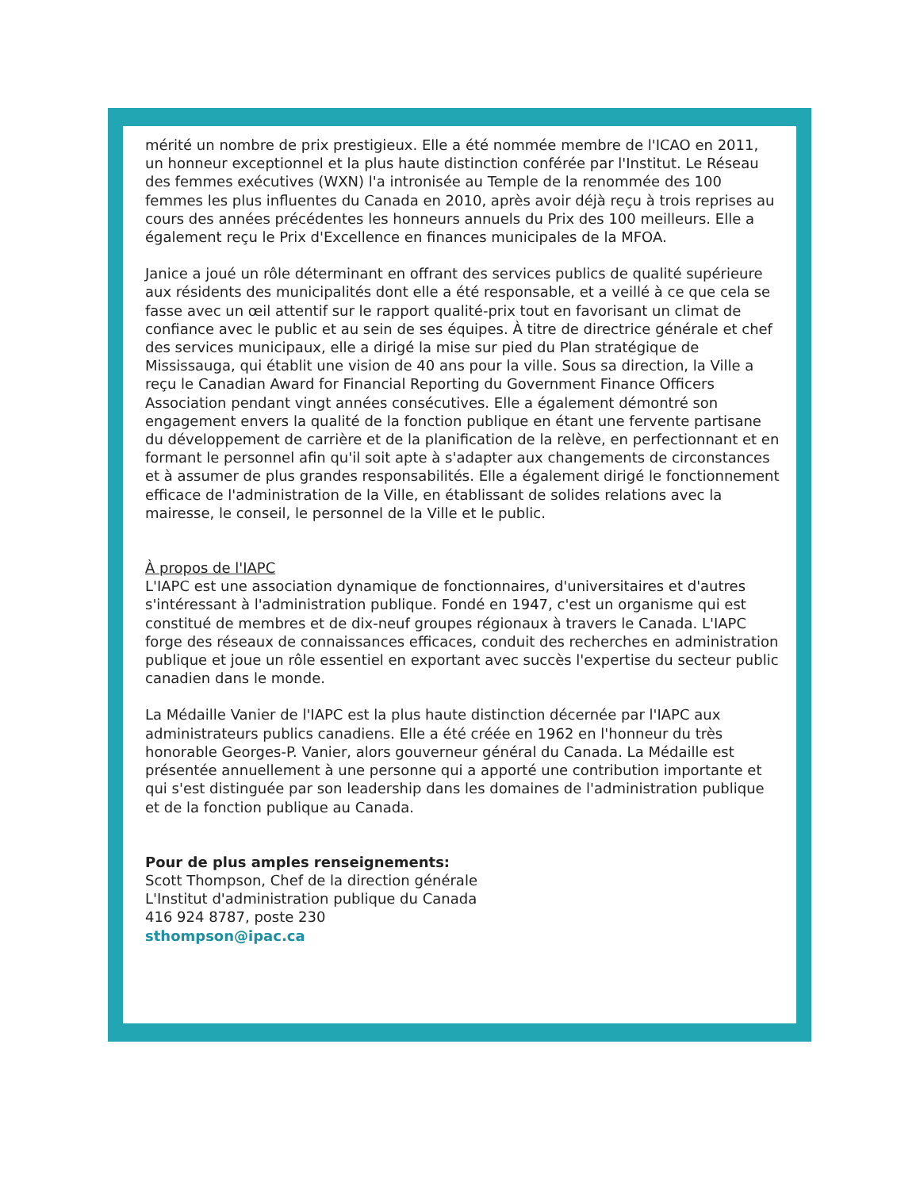mérité un nombre de prix prestigieux. Elle a été nommée membre de l'ICAO en 2011, un honneur exceptionnel et la plus haute distinction conférée par l'Institut. Le Réseau des femmes exécutives (WXN) l'a intronisée au Temple de la renommée des 100 femmes les plus influentes du Canada en 2010, après avoir déjà reçu à trois reprises au cours des années précédentes les honneurs annuels du Prix des 100 meilleurs. Elle a également reçu le Prix d'Excellence en finances municipales de la MFOA.
Janice a joué un rôle déterminant en offrant des services publics de qualité supérieure aux résidents des municipalités dont elle a été responsable, et a veillé à ce que cela se fasse avec un œil attentif sur le rapport qualité-prix tout en favorisant un climat de confiance avec le public et au sein de ses équipes. À titre de directrice générale et chef des services municipaux, elle a dirigé la mise sur pied du Plan stratégique de Mississauga, qui établit une vision de 40 ans pour la ville. Sous sa direction, la Ville a reçu le Canadian Award for Financial Reporting du Government Finance Officers Association pendant vingt années consécutives. Elle a également démontré son engagement envers la qualité de la fonction publique en étant une fervente partisane du développement de carrière et de la planification de la relève, en perfectionnant et en formant le personnel afin qu'il soit apte à s'adapter aux changements de circonstances et à assumer de plus grandes responsabilités. Elle a également dirigé le fonctionnement efficace de l'administration de la Ville, en établissant de solides relations avec la mairesse, le conseil, le personnel de la Ville et le public.
À propos de l'IAPC
L'IAPC est une association dynamique de fonctionnaires, d'universitaires et d'autres s'intéressant à l'administration publique. Fondé en 1947, c'est un organisme qui est constitué de membres et de dix-neuf groupes régionaux à travers le Canada. L'IAPC forge des réseaux de connaissances efficaces, conduit des recherches en administration publique et joue un rôle essentiel en exportant avec succès l'expertise du secteur public canadien dans le monde.
La Médaille Vanier de l'IAPC est la plus haute distinction décernée par l'IAPC aux administrateurs publics canadiens. Elle a été créée en 1962 en l'honneur du très honorable Georges-P. Vanier, alors gouverneur général du Canada. La Médaille est présentée annuellement à une personne qui a apporté une contribution importante et qui s'est distinguée par son leadership dans les domaines de l'administration publique et de la fonction publique au Canada.
Pour de plus amples renseignements:
Scott Thompson, Chef de la direction générale
L'Institut d'administration publique du Canada
416 924 8787, poste 230
sthompson@ipac.ca